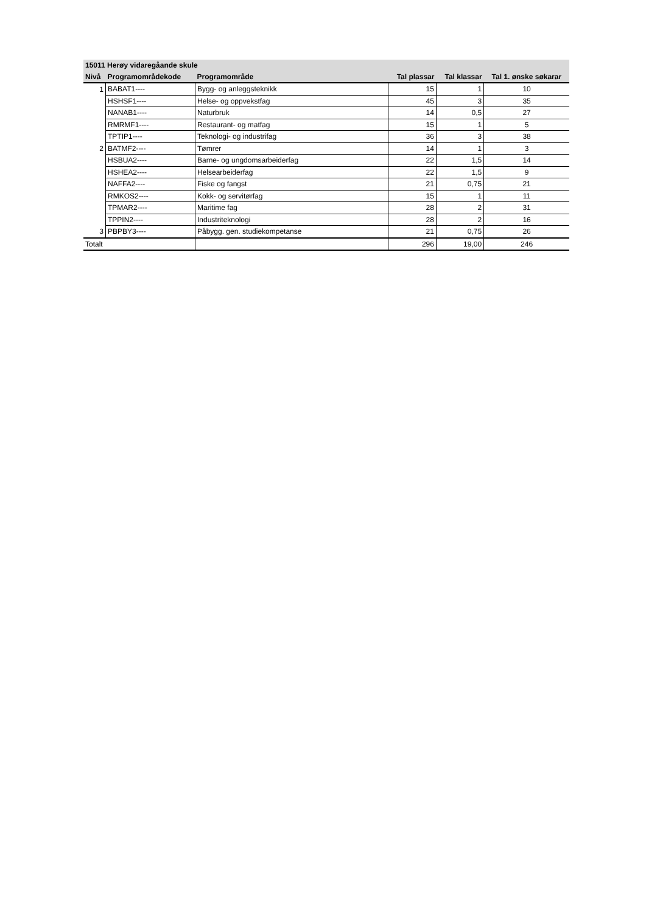| 15011 Herøy vidaregåande skule | | | | | |
| --- | --- | --- | --- | --- | --- |
| Nivå | Programområdekode | Programområde | Tal plassar | Tal klassar | Tal 1. ønske søkarar |
| 1 | BABAT1---- | Bygg- og anleggsteknikk | 15 | 1 | 10 |
| | HSHSF1---- | Helse- og oppvekstfag | 45 | 3 | 35 |
| | NANAB1---- | Naturbruk | 14 | 0,5 | 27 |
| | RMRMF1---- | Restaurant- og matfag | 15 | 1 | 5 |
| | TPTIP1---- | Teknologi- og industrifag | 36 | 3 | 38 |
| 2 | BATMF2---- | Tømrer | 14 | 1 | 3 |
| | HSBUA2---- | Barne- og ungdomsarbeiderfag | 22 | 1,5 | 14 |
| | HSHEA2---- | Helsearbeiderfag | 22 | 1,5 | 9 |
| | NAFFA2---- | Fiske og fangst | 21 | 0,75 | 21 |
| | RMKOS2---- | Kokk- og servitørfag | 15 | 1 | 11 |
| | TPMAR2---- | Maritime fag | 28 | 2 | 31 |
| | TPPIN2---- | Industriteknologi | 28 | 2 | 16 |
| 3 | PBPBY3---- | Påbygg. gen. studiekompetanse | 21 | 0,75 | 26 |
| Totalt | | | 296 | 19,00 | 246 |